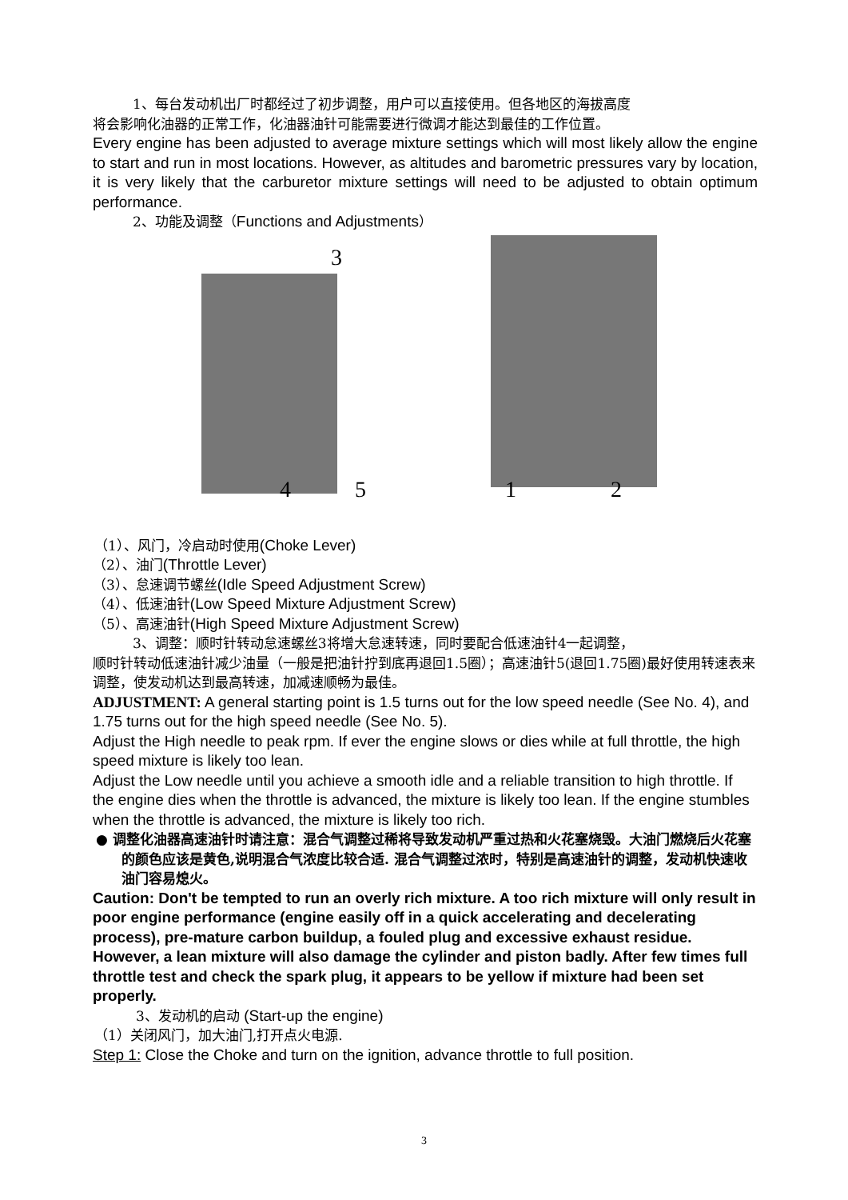1、每台发动机出厂时都经过了初步调整，用户可以直接使用。但各地区的海拔高度
将会影响化油器的正常工作，化油器油针可能需要进行微调才能达到最佳的工作位置。
Every engine has been adjusted to average mixture settings which will most likely allow the engine to start and run in most locations. However, as altitudes and barometric pressures vary by location, it is very likely that the carburetor mixture settings will need to be adjusted to obtain optimum performance.
2、功能及调整（Functions and Adjustments）
3
4 5 1 2
（1）、风门，冷启动时使用(Choke Lever)
（2）、油门(Throttle Lever)
（3）、怠速调节螺丝(Idle Speed Adjustment Screw)
（4）、低速油针(Low Speed Mixture Adjustment Screw)
（5）、高速油针(High Speed Mixture Adjustment Screw)
3、调整：顺时针转动怠速螺丝3将增大怠速转速，同时要配合低速油针4一起调整，
顺时针转动低速油针减少油量（一般是把油针拧到底再退回1.5圈）；高速油针5(退回1.75圈)最好使用转速表来调整，使发动机达到最高转速，加减速顺畅为最佳。
ADJUSTMENT: A general starting point is 1.5 turns out for the low speed needle (See No. 4), and 1.75 turns out for the high speed needle (See No. 5).
Adjust the High needle to peak rpm. If ever the engine slows or dies while at full throttle, the high speed mixture is likely too lean.
Adjust the Low needle until you achieve a smooth idle and a reliable transition to high throttle. If the engine dies when the throttle is advanced, the mixture is likely too lean. If the engine stumbles when the throttle is advanced, the mixture is likely too rich.
● 调整化油器高速油针时请注意：混合气调整过稀将导致发动机严重过热和火花塞烧毁。大油门燃烧后火花塞的颜色应该是黄色,说明混合气浓度比较合适. 混合气调整过浓时，特别是高速油针的调整，发动机快速收油门容易熄火。
Caution: Don't be tempted to run an overly rich mixture. A too rich mixture will only result in poor engine performance (engine easily off in a quick accelerating and decelerating process), pre-mature carbon buildup, a fouled plug and excessive exhaust residue. However, a lean mixture will also damage the cylinder and piston badly. After few times full throttle test and check the spark plug, it appears to be yellow if mixture had been set properly.
3、发动机的启动 (Start-up the engine)
（1）关闭风门，加大油门,打开点火电源.
Step 1: Close the Choke and turn on the ignition, advance throttle to full position.
3